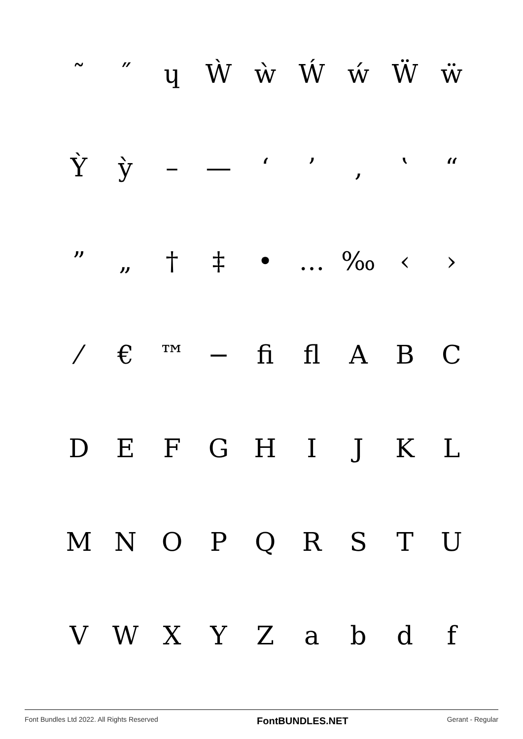˜ ˝ ɥẀẁẂẃẄẅ
Ỳỳ – — ‘’ ‚ ‛ “
” „ † ‡ • … ‰ ‹ ›
⁄ € ™ − ﬁﬂABC
DEFGHIJKL
MNOPQRSTU
VWXYZabdf
Font Bundles Ltd 2022. All Rights Reserved FontBUNDLES.NET Gerant - Regular